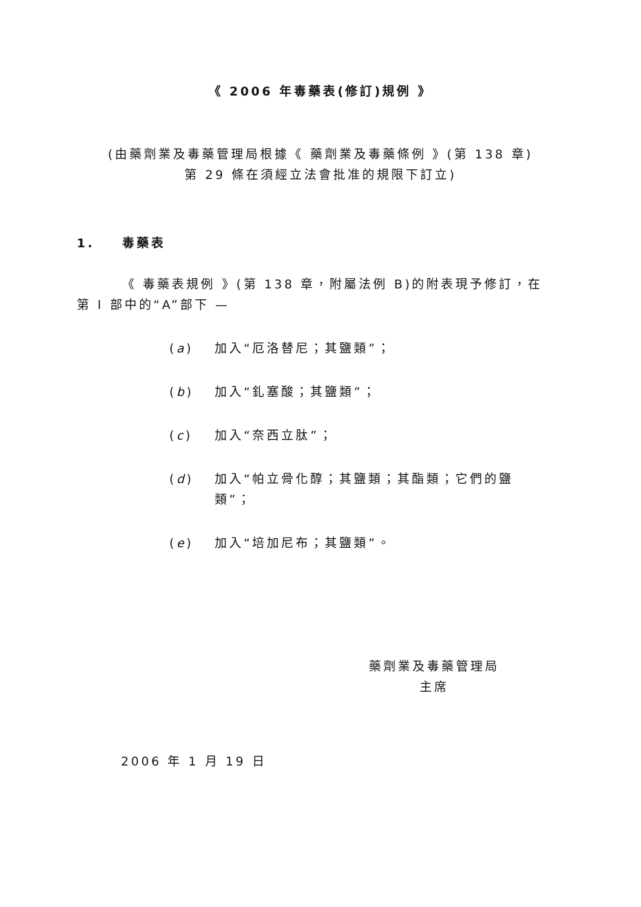《 2006 年毒藥表(修訂)規例 》
(由藥劑業及毒藥管理局根據《 藥劑業及毒藥條例 》(第 138 章)
第 29 條在須經立法會批准的規限下訂立)
1. 毒藥表
《 毒藥表規例 》(第 138 章，附屬法例 B)的附表現予修訂，在第 I 部中的“A”部下 —
(a) 加入“厄洛替尼；其鹽類”；
(b) 加入“釓塞酸；其鹽類”；
(c) 加入“奈西立肽”；
(d) 加入“帕立骨化醇；其鹽類；其酯類；它們的鹽類”；
(e) 加入“培加尼布；其鹽類”。
藥劑業及毒藥管理局
主席
2006 年 1 月 19 日